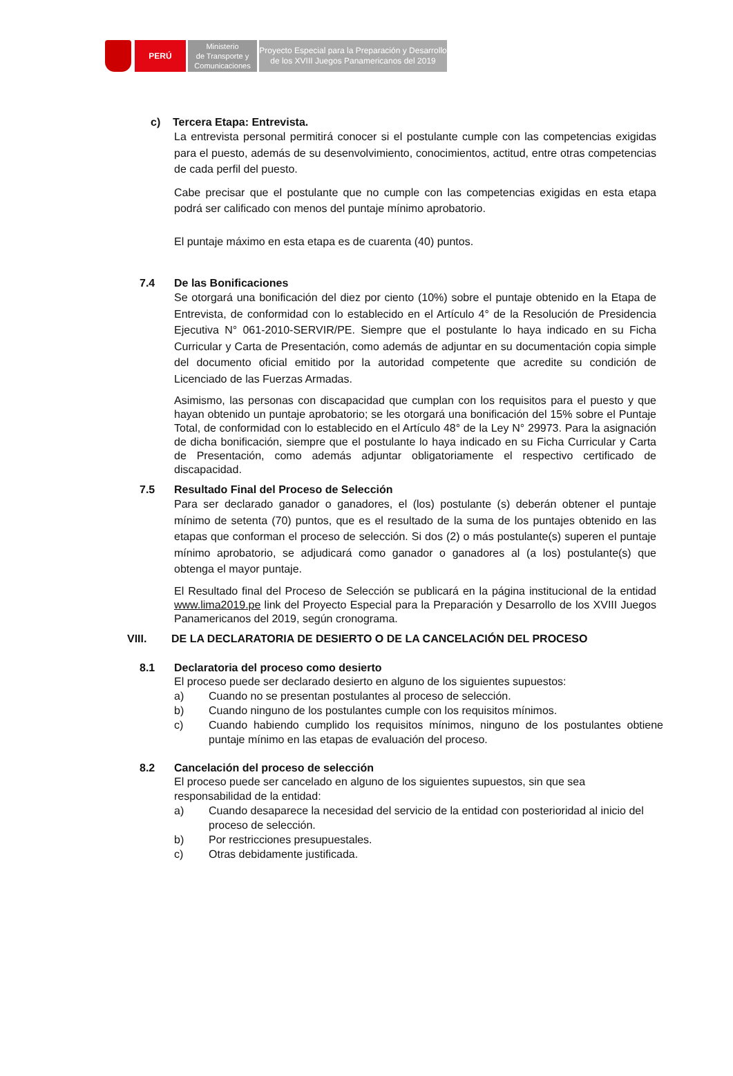PERÚ
Ministerio
de Transporte y
Comunicaciones
Proyecto Especial para la Preparación y Desarrollo
de los XVIII Juegos Panamericanos del 2019
c) Tercera Etapa: Entrevista.
La entrevista personal permitirá conocer si el postulante cumple con las competencias exigidas para el puesto, además de su desenvolvimiento, conocimientos, actitud, entre otras competencias de cada perfil del puesto.
Cabe precisar que el postulante que no cumple con las competencias exigidas en esta etapa podrá ser calificado con menos del puntaje mínimo aprobatorio.
El puntaje máximo en esta etapa es de cuarenta (40) puntos.
7.4 De las Bonificaciones
Se otorgará una bonificación del diez por ciento (10%) sobre el puntaje obtenido en la Etapa de Entrevista, de conformidad con lo establecido en el Artículo 4° de la Resolución de Presidencia Ejecutiva N° 061-2010-SERVIR/PE. Siempre que el postulante lo haya indicado en su Ficha Curricular y Carta de Presentación, como además de adjuntar en su documentación copia simple del documento oficial emitido por la autoridad competente que acredite su condición de Licenciado de las Fuerzas Armadas.
Asimismo, las personas con discapacidad que cumplan con los requisitos para el puesto y que hayan obtenido un puntaje aprobatorio; se les otorgará una bonificación del 15% sobre el Puntaje Total, de conformidad con lo establecido en el Artículo 48° de la Ley N° 29973. Para la asignación de dicha bonificación, siempre que el postulante lo haya indicado en su Ficha Curricular y Carta de Presentación, como además adjuntar obligatoriamente el respectivo certificado de discapacidad.
7.5 Resultado Final del Proceso de Selección
Para ser declarado ganador o ganadores, el (los) postulante (s) deberán obtener el puntaje mínimo de setenta (70) puntos, que es el resultado de la suma de los puntajes obtenido en las etapas que conforman el proceso de selección. Si dos (2) o más postulante(s) superen el puntaje mínimo aprobatorio, se adjudicará como ganador o ganadores al (a los) postulante(s) que obtenga el mayor puntaje.
El Resultado final del Proceso de Selección se publicará en la página institucional de la entidad www.lima2019.pe link del Proyecto Especial para la Preparación y Desarrollo de los XVIII Juegos Panamericanos del 2019, según cronograma.
VIII. DE LA DECLARATORIA DE DESIERTO O DE LA CANCELACIÓN DEL PROCESO
8.1 Declaratoria del proceso como desierto
El proceso puede ser declarado desierto en alguno de los siguientes supuestos:
a) Cuando no se presentan postulantes al proceso de selección.
b) Cuando ninguno de los postulantes cumple con los requisitos mínimos.
c) Cuando habiendo cumplido los requisitos mínimos, ninguno de los postulantes obtiene puntaje mínimo en las etapas de evaluación del proceso.
8.2 Cancelación del proceso de selección
El proceso puede ser cancelado en alguno de los siguientes supuestos, sin que sea responsabilidad de la entidad:
a) Cuando desaparece la necesidad del servicio de la entidad con posterioridad al inicio del proceso de selección.
b) Por restricciones presupuestales.
c) Otras debidamente justificada.